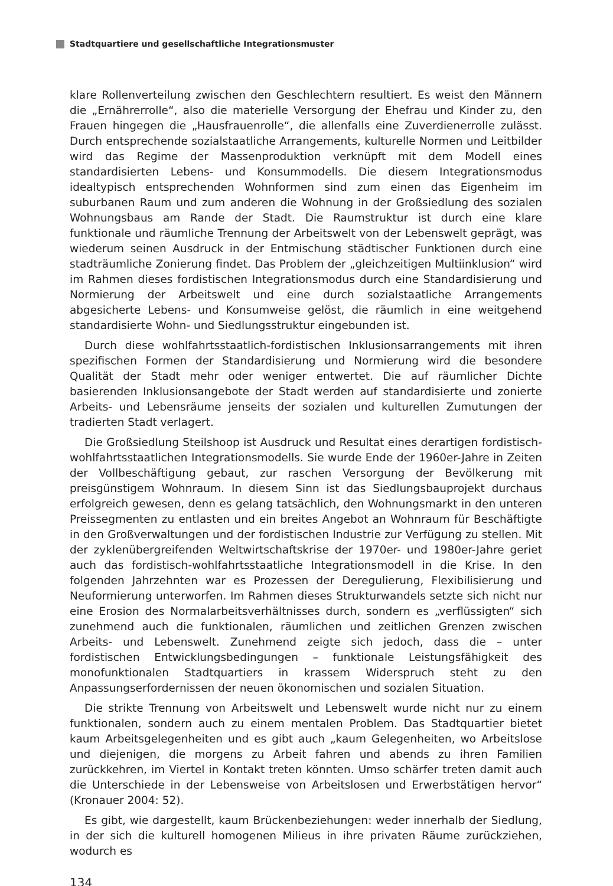Stadtquartiere und gesellschaftliche Integrationsmuster
klare Rollenverteilung zwischen den Geschlechtern resultiert. Es weist den Männern die „Ernährerrolle“, also die materielle Versorgung der Ehefrau und Kinder zu, den Frauen hingegen die „Hausfrauenrolle“, die allenfalls eine Zuverdienerrolle zulässt. Durch entsprechende sozialstaatliche Arrangements, kulturelle Normen und Leitbilder wird das Regime der Massenproduktion verknüpft mit dem Modell eines standardisierten Lebens- und Konsummodells. Die diesem Integrationsmodus idealtypisch entsprechenden Wohnformen sind zum einen das Eigenheim im suburbanen Raum und zum anderen die Wohnung in der Großsiedlung des sozialen Wohnungsbaus am Rande der Stadt. Die Raumstruktur ist durch eine klare funktionale und räumliche Trennung der Arbeitswelt von der Lebenswelt geprägt, was wiederum seinen Ausdruck in der Entmischung städtischer Funktionen durch eine stadträumliche Zonierung findet. Das Problem der „gleichzeitigen Multiinklusion“ wird im Rahmen dieses fordistischen Integrationsmodus durch eine Standardisierung und Normierung der Arbeitswelt und eine durch sozialstaatliche Arrangements abgesicherte Lebens- und Konsumweise gelöst, die räumlich in eine weitgehend standardisierte Wohn- und Siedlungsstruktur eingebunden ist.
Durch diese wohlfahrtsstaatlich-fordistischen Inklusionsarrangements mit ihren spezifischen Formen der Standardisierung und Normierung wird die besondere Qualität der Stadt mehr oder weniger entwertet. Die auf räumlicher Dichte basierenden Inklusionsangebote der Stadt werden auf standardisierte und zonierte Arbeits- und Lebensräume jenseits der sozialen und kulturellen Zumutungen der tradierten Stadt verlagert.
Die Großsiedlung Steilshoop ist Ausdruck und Resultat eines derartigen fordistisch-wohlfahrtsstaatlichen Integrationsmodells. Sie wurde Ende der 1960er-Jahre in Zeiten der Vollbeschäftigung gebaut, zur raschen Versorgung der Bevölkerung mit preisgünstigem Wohnraum. In diesem Sinn ist das Siedlungsbauprojekt durchaus erfolgreich gewesen, denn es gelang tatsächlich, den Wohnungsmarkt in den unteren Preissegmenten zu entlasten und ein breites Angebot an Wohnraum für Beschäftigte in den Großverwaltungen und der fordistischen Industrie zur Verfügung zu stellen. Mit der zyklenübergreifenden Weltwirtschaftskrise der 1970er- und 1980er-Jahre geriet auch das fordistisch-wohlfahrtsstaatliche Integrationsmodell in die Krise. In den folgenden Jahrzehnten war es Prozessen der Deregulierung, Flexibilisierung und Neuformierung unterworfen. Im Rahmen dieses Strukturwandels setzte sich nicht nur eine Erosion des Normalarbeitsverhältnisses durch, sondern es „verflüssigten“ sich zunehmend auch die funktionalen, räumlichen und zeitlichen Grenzen zwischen Arbeits- und Lebenswelt. Zunehmend zeigte sich jedoch, dass die – unter fordistischen Entwicklungsbedingungen – funktionale Leistungsfähigkeit des monofunktionalen Stadtquartiers in krassem Widerspruch steht zu den Anpassungserfordernissen der neuen ökonomischen und sozialen Situation.
Die strikte Trennung von Arbeitswelt und Lebenswelt wurde nicht nur zu einem funktionalen, sondern auch zu einem mentalen Problem. Das Stadtquartier bietet kaum Arbeitsgelegenheiten und es gibt auch „kaum Gelegenheiten, wo Arbeitslose und diejenigen, die morgens zu Arbeit fahren und abends zu ihren Familien zurückkehren, im Viertel in Kontakt treten könnten. Umso schärfer treten damit auch die Unterschiede in der Lebensweise von Arbeitslosen und Erwerbstätigen hervor“ (Kronauer 2004: 52).
Es gibt, wie dargestellt, kaum Brückenbeziehungen: weder innerhalb der Siedlung, in der sich die kulturell homogenen Milieus in ihre privaten Räume zurückziehen, wodurch es
134